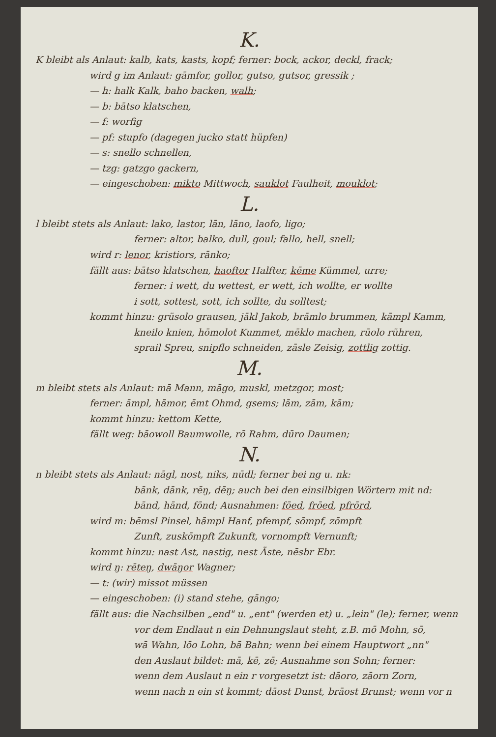K.
K bleibt als Anlaut: kalb, kats, kasts, kopf; ferner: bock, ackor, deckl, frack;
wird g im Anlaut: gāmfor, gollor, gutso, gutsor, gressik ;
— h: halk Kalk, baho backen, walh;
— b: bātso klatschen,
— f: worfig
— pf: stupfo (dagegen jucko statt hüpfen)
— s: snello schnellen,
— tzg: gatzgo gackern,
— eingeschoben: mikto Mittwoch, sauklot Faulheit, mouklot;
L.
l bleibt stets als Anlaut: lako, lastor, lān, lāno, laofo, ligo;
ferner: altor, balko, dull, goul; fallo, hell, snell;
wird r: lenor, kristiors, rānko;
fällt aus: bātso klatschen, haoftor Halfter, kēme Kümmel, urre;
ferner: i wett, du wettest, er wett, ich wollte, er wollte
i sott, sottest, sott, ich sollte, du solltest;
kommt hinzu: grüsolo grausen, jākl Jakob, brāmlo brummen, kāmpl Kamm,
kneilo knien, hōmolot Kummet, mēklo machen, rūolo rühren,
sprail Spreu, snipflo schneiden, zāsle Zeisig, zottlig zottig.
M.
m bleibt stets als Anlaut: mā Mann, māgo, muskl, metzgor, most;
ferner: āmpl, hāmor, ēmt Ohmd, gsems; lām, zām, kām;
kommt hinzu: kettom Kette,
fällt weg: bāowoll Baumwolle, rō Rahm, dūro Daumen;
N.
n bleibt stets als Anlaut: nāgl, nost, niks, nūdl; ferner bei ng u. nk:
bānk, dānk, rēŋ, dēŋ; auch bei den einsilbigen Wörtern mit nd:
bānd, hānd, fōnd; Ausnahmen: fōed, frōed, pfrōrd,
wird m: bēmsl Pinsel, hāmpl Hanf, pfempf, sōmpf, zōmpft
Zunft, zuskōmpft Zukunft, vornompft Vernunft;
kommt hinzu: nast Ast, nastig, nest Äste, nēsbr Ebr.
wird ŋ: rēteŋ, dwāŋor Wagner;
— t: (wir) missot müssen
— eingeschoben: (i) stand stehe, gāngo;
fällt aus: die Nachsilben „end" u. „ent" (werden et) u. „lein" (le); ferner, wenn
vor dem Endlaut n ein Dehnungslaut steht, z.B. mō Mohn, sō,
wā Wahn, lōo Lohn, bā Bahn; wenn bei einem Hauptwort „nn"
den Auslaut bildet: mā, kē, zē; Ausnahme son Sohn; ferner:
wenn dem Auslaut n ein r vorgesetzt ist: dāoro, zāorn Zorn,
wenn nach n ein st kommt; dāost Dunst, brāost Brunst; wenn vor n